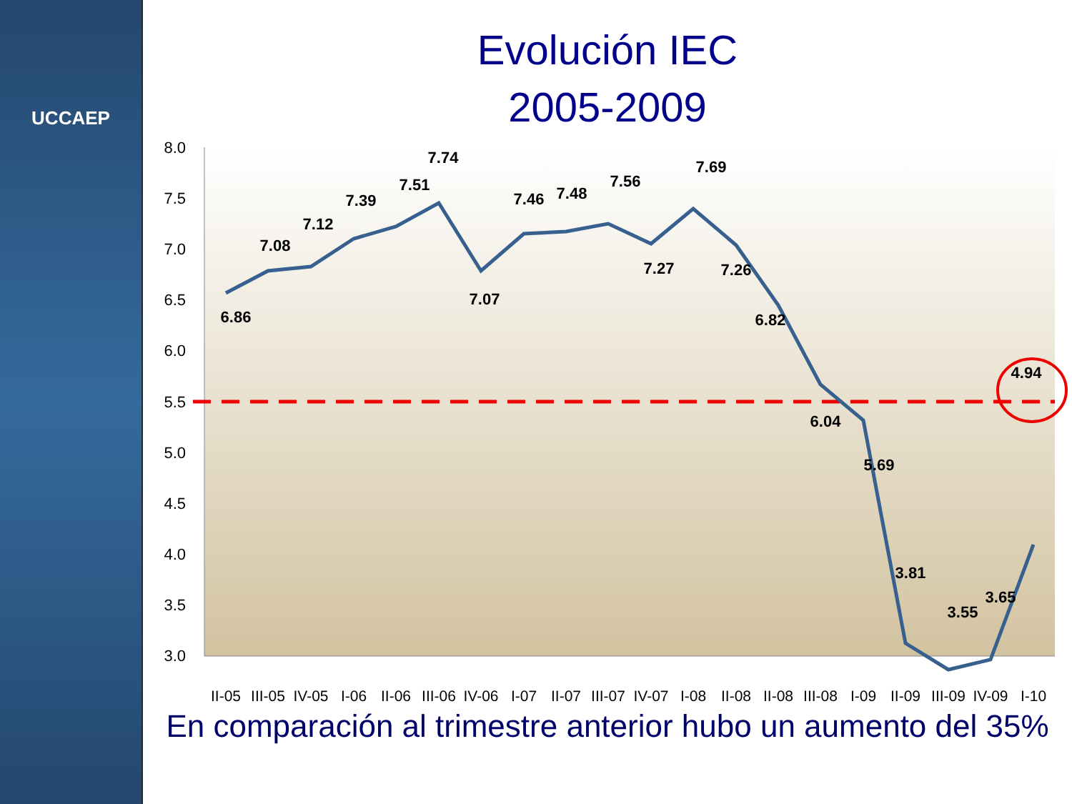UCCAEP
Evolución IEC
2005-2009
8.0
7.5
7.0
6.5
6.0
5.5
5.0
4.5
4.0
3.5
3.0
6.86
7.08
7.12
7.39
7.51
7.74
7.07
7.46
7.48
7.56
7.27
7.69
7.26
6.82
6.04
5.69
3.81
3.55
3.65
4.94
II-05
III-05
IV-05
I-06
II-06
III-06
IV-06
I-07
II-07
III-07
IV-07
I-08
II-08
II-08
III-08
I-09
II-09
III-09
IV-09
I-10
En comparación al trimestre anterior hubo un aumento del 35%